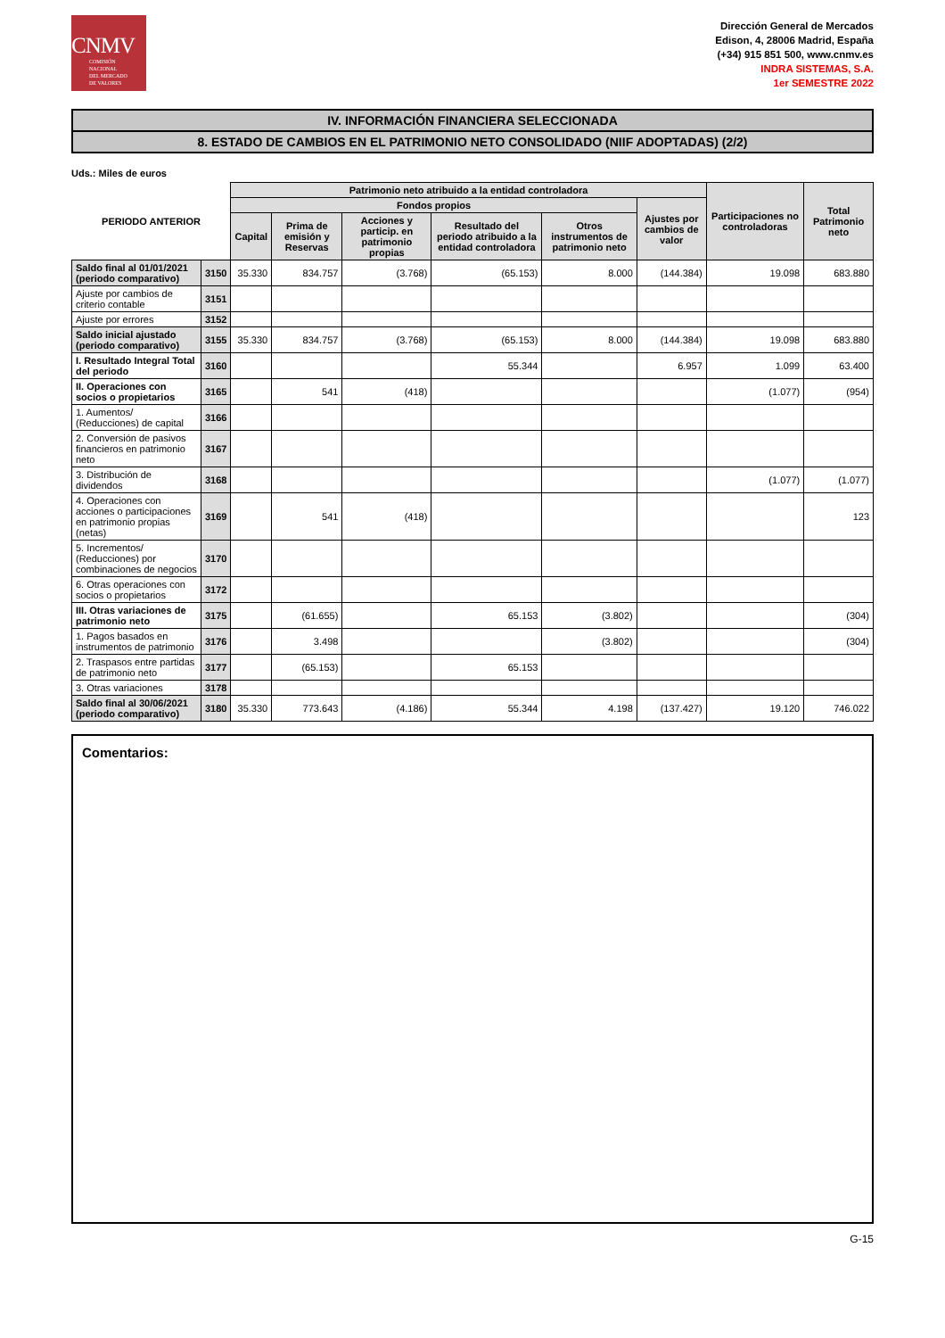CNMV
COMISIÓN
NACIONAL
DEL MERCADO
DE VALORES
Dirección General de Mercados
Edison, 4, 28006 Madrid, España
(+34) 915 851 500, www.cnmv.es
INDRA SISTEMAS, S.A.
1er SEMESTRE 2022
IV. INFORMACIÓN FINANCIERA SELECCIONADA
8. ESTADO DE CAMBIOS EN EL PATRIMONIO NETO CONSOLIDADO (NIIF ADOPTADAS) (2/2)
Uds.: Miles de euros
| PERIODO ANTERIOR | | Patrimonio neto atribuido a la entidad controladora | | | | | | Participaciones no controladoras | Total Patrimonio neto |
| --- | --- | --- | --- | --- | --- | --- | --- | --- | --- |
| | | Fondos propios | | | | | Ajustes por cambios de valor | | |
| | | Capital | Prima de emisión y Reservas | Acciones y particip. en patrimonio propias | Resultado del periodo atribuido a la entidad controladora | Otros instrumentos de patrimonio neto | | | |
| Saldo final al 01/01/2021 (periodo comparativo) | 3150 | 35.330 | 834.757 | (3.768) | (65.153) | 8.000 | (144.384) | 19.098 | 683.880 |
| Ajuste por cambios de criterio contable | 3151 | | | | | | | | |
| Ajuste por errores | 3152 | | | | | | | | |
| Saldo inicial ajustado (periodo comparativo) | 3155 | 35.330 | 834.757 | (3.768) | (65.153) | 8.000 | (144.384) | 19.098 | 683.880 |
| I. Resultado Integral Total del periodo | 3160 | | | | 55.344 | | 6.957 | 1.099 | 63.400 |
| II. Operaciones con socios o propietarios | 3165 | | 541 | (418) | | | | (1.077) | (954) |
| 1. Aumentos/ (Reducciones) de capital | 3166 | | | | | | | | |
| 2. Conversión de pasivos financieros en patrimonio neto | 3167 | | | | | | | | |
| 3. Distribución de dividendos | 3168 | | | | | | | (1.077) | (1.077) |
| 4. Operaciones con acciones o participaciones en patrimonio propias (netas) | 3169 | | 541 | (418) | | | | | 123 |
| 5. Incrementos/ (Reducciones) por combinaciones de negocios | 3170 | | | | | | | | |
| 6. Otras operaciones con socios o propietarios | 3172 | | | | | | | | |
| III. Otras variaciones de patrimonio neto | 3175 | | (61.655) | | 65.153 | (3.802) | | | (304) |
| 1. Pagos basados en instrumentos de patrimonio | 3176 | | 3.498 | | | (3.802) | | | (304) |
| 2. Traspasos entre partidas de patrimonio neto | 3177 | | (65.153) | | 65.153 | | | | |
| 3. Otras variaciones | 3178 | | | | | | | | |
| Saldo final al 30/06/2021 (periodo comparativo) | 3180 | 35.330 | 773.643 | (4.186) | 55.344 | 4.198 | (137.427) | 19.120 | 746.022 |
Comentarios:
G-15